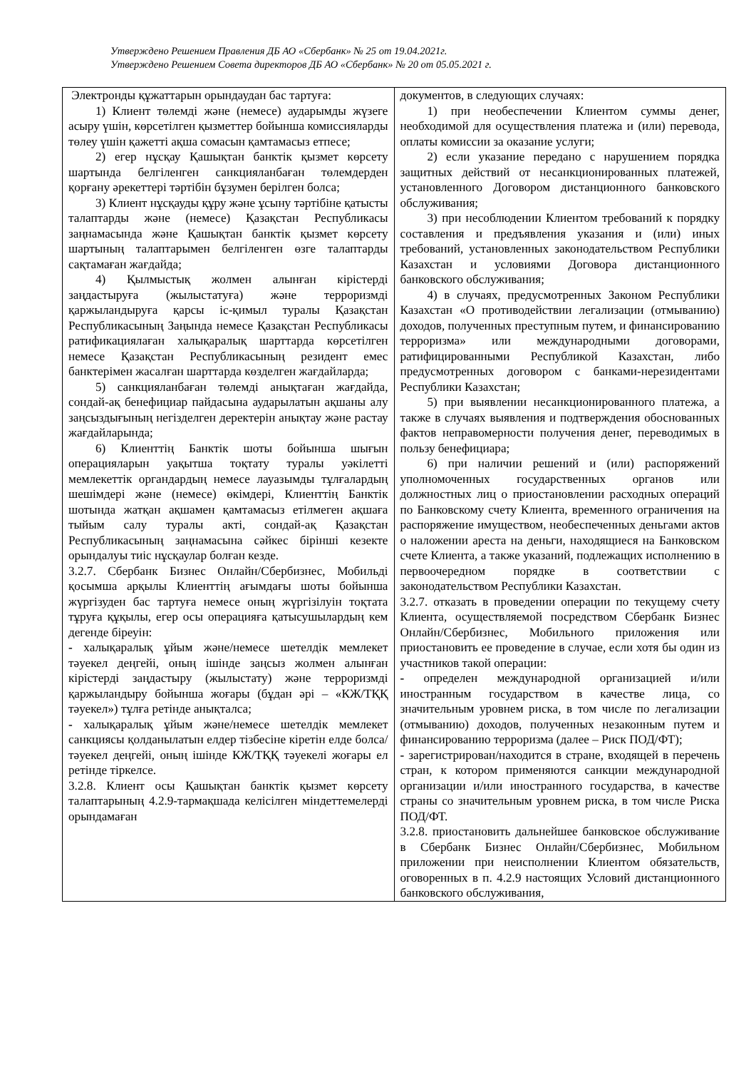Утверждено Решением Правления ДБ АО «Сбербанк» № 25 от 19.04.2021г.
Утверждено Решением Совета директоров ДБ АО «Сбербанк» № 20 от 05.05.2021 г.
| Электронды құжаттарын орындаудан бас тартуға: 1) Клиент төлемді және (немесе) аударымды жүзеге асыру үшін, көрсетілген қызметтер бойынша комиссияларды төлеу үшін қажетті ақша сомасын қамтамасыз етпесе; 2) егер нұсқау Қашықтан банктік қызмет көрсету шартында белгіленген санкцияланбаған төлемдерден қорғану әрекеттері тәртібін бұзумен берілген болса; 3) Клиент нұсқауды құру және ұсыну тәртібіне қатысты талаптарды және (немесе) Қазақстан Республикасы заңнамасында және Қашықтан банктік қызмет көрсету шартының талаптарымен белгіленген өзге талаптарды сақтамаған жағдайда; 4) Қылмыстық жолмен алынған кірістерді заңдастыруға (жылыстатуға) және терроризмді қаржыландыруға қарсы іс-қимыл туралы Қазақстан Республикасының Заңында немесе Қазақстан Республикасы ратификациялаған халықаралық шарттарда көрсетілген немесе Қазақстан Республикасының резидент емес банктерімен жасалған шарттарда көзделген жағдайларда; 5) санкцияланбаған төлемді анықтаған жағдайда, сондай-ақ бенефициар пайдасына аударылатын ақшаны алу заңсыздығының негізделген деректерін анықтау және растау жағдайларында; 6) Клиенттің Банктік шоты бойынша шығын операцияларын уақытша тоқтату туралы уәкілетті мемлекеттік органдардың немесе лауазымды тұлғалардың шешімдері және (немесе) өкімдері, Клиенттің Банктік шотында жатқан ақшамен қамтамасыз етілмеген ақшаға тыйым салу туралы акті, сондай-ақ Қазақстан Республикасының заңнамасына сәйкес бірінші кезекте орындалуы тиіс нұсқаулар болған кезде. 3.2.7. Сбербанк Бизнес Онлайн/Сбербизнес, Мобильді қосымша арқылы Клиенттің ағымдағы шоты бойынша жүргізуден бас тартуға немесе оның жүргізілуін тоқтата тұруға құқылы, егер осы операцияға қатысушылардың кем дегенде біреуін: - халықаралық ұйым және/немесе шетелдік мемлекет тәуекел деңгейі, оның ішінде заңсыз жолмен алынған кірістерді заңдастыру (жылыстату) және терроризмді қаржыландыру бойынша жоғары (бұдан әрі – «КЖ/ТҚҚ тәуекел») тұлға ретінде анықталса; - халықаралық ұйым және/немесе шетелдік мемлекет санкциясы қолданылатын елдер тізбесіне кіретін елде болса/тәуекел деңгейі, оның ішінде КЖ/ТҚҚ тәуекелі жоғары ел ретінде тіркелсе. 3.2.8. Клиент осы Қашықтан банктік қызмет көрсету талаптарының 4.2.9-тармақшада келісілген міндеттемелерді орындамаған | документов, в следующих случаях: 1) при необеспечении Клиентом суммы денег, необходимой для осуществления платежа и (или) перевода, оплаты комиссии за оказание услуги; 2) если указание передано с нарушением порядка защитных действий от несанкционированных платежей, установленного Договором дистанционного банковского обслуживания; 3) при несоблюдении Клиентом требований к порядку составления и предъявления указания и (или) иных требований, установленных законодательством Республики Казахстан и условиями Договора дистанционного банковского обслуживания; 4) в случаях, предусмотренных Законом Республики Казахстан «О противодействии легализации (отмыванию) доходов, полученных преступным путем, и финансированию терроризма» или международными договорами, ратифицированными Республикой Казахстан, либо предусмотренных договором с банками-нерезидентами Республики Казахстан; 5) при выявлении несанкционированного платежа, а также в случаях выявления и подтверждения обоснованных фактов неправомерности получения денег, переводимых в пользу бенефициара; 6) при наличии решений и (или) распоряжений уполномоченных государственных органов или должностных лиц о приостановлении расходных операций по Банковскому счету Клиента, временного ограничения на распоряжение имуществом, необеспеченных деньгами актов о наложении ареста на деньги, находящиеся на Банковском счете Клиента, а также указаний, подлежащих исполнению в первоочередном порядке в соответствии с законодательством Республики Казахстан. 3.2.7. отказать в проведении операции по текущему счету Клиента, осуществляемой посредством Сбербанк Бизнес Онлайн/Сбербизнес, Мобильного приложения или приостановить ее проведение в случае, если хотя бы один из участников такой операции: - определен международной организацией и/или иностранным государством в качестве лица, со значительным уровнем риска, в том числе по легализации (отмыванию) доходов, полученных незаконным путем и финансированию терроризма (далее – Риск ПОД/ФТ); - зарегистрирован/находится в стране, входящей в перечень стран, к котором применяются санкции международной организации и/или иностранного государства, в качестве страны со значительным уровнем риска, в том числе Риска ПОД/ФТ. 3.2.8. приостановить дальнейшее банковское обслуживание в Сбербанк Бизнес Онлайн/Сбербизнес, Мобильном приложении при неисполнении Клиентом обязательств, оговоренных в п. 4.2.9 настоящих Условий дистанционного банковского обслуживания, |